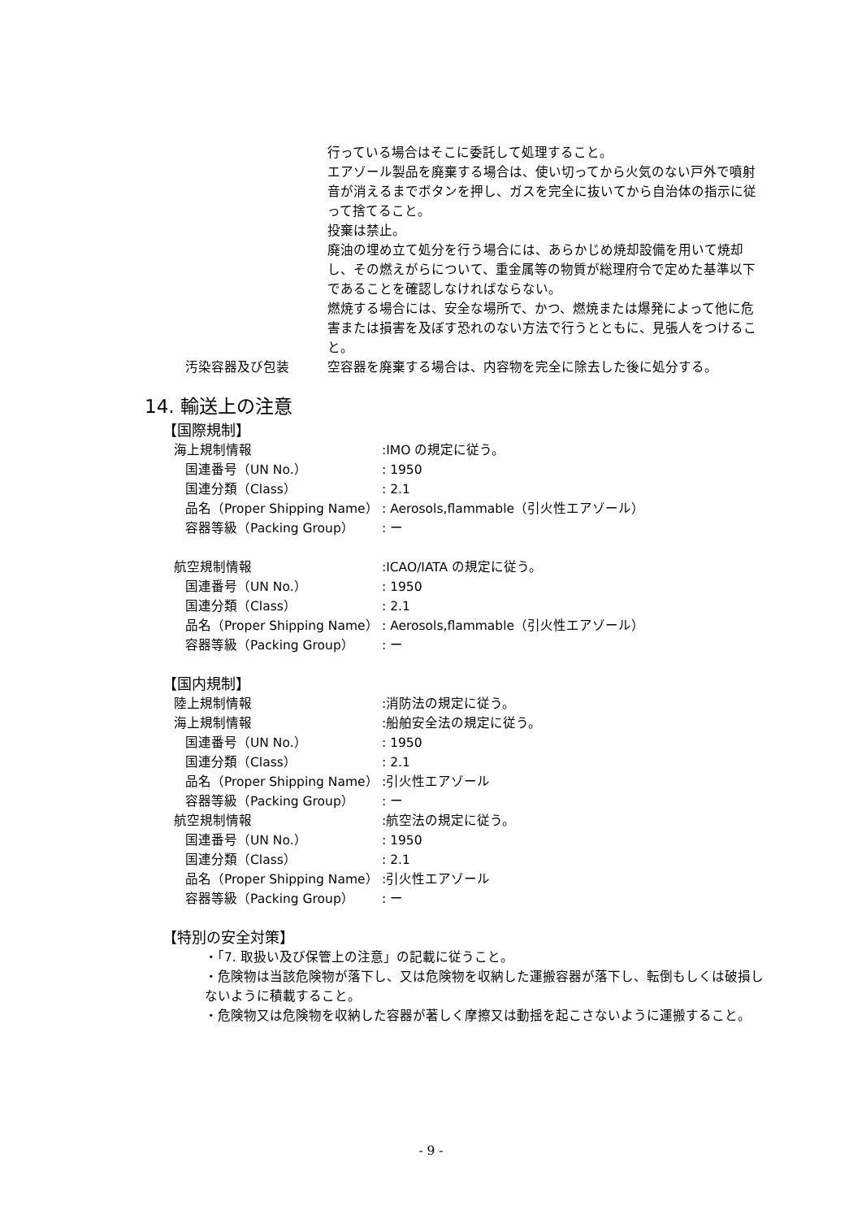行っている場合はそこに委託して処理すること。
エアゾール製品を廃棄する場合は、使い切ってから火気のない戸外で噴射音が消えるまでボタンを押し、ガスを完全に抜いてから自治体の指示に従って捨てること。
投棄は禁止。
廃油の埋め立て処分を行う場合には、あらかじめ焼却設備を用いて焼却し、その燃えがらについて、重金属等の物質が総理府令で定めた基準以下であることを確認しなければならない。
燃焼する場合には、安全な場所で、かつ、燃焼または爆発によって他に危害または損害を及ぼす恐れのない方法で行うとともに、見張人をつけること。
汚染容器及び包装 空容器を廃棄する場合は、内容物を完全に除去した後に処分する。
14. 輸送上の注意
【国際規制】
海上規制情報 :IMO の規定に従う。
国連番号（UN No.） : 1950
国連分類（Class） : 2.1
品名（Proper Shipping Name）
: Aerosols,flammable（引火性エアゾール）
容器等級（Packing Group） : ー
航空規制情報 :ICAO/IATA の規定に従う。
国連番号（UN No.） : 1950
国連分類（Class） : 2.1
品名（Proper Shipping Name）
: Aerosols,flammable（引火性エアゾール）
容器等級（Packing Group） : ー
【国内規制】
陸上規制情報 :消防法の規定に従う。
海上規制情報 :船舶安全法の規定に従う。
国連番号（UN No.） : 1950
国連分類（Class） : 2.1
品名（Proper Shipping Name）
:引火性エアゾール
容器等級（Packing Group） : ー
航空規制情報 :航空法の規定に従う。
国連番号（UN No.） : 1950
国連分類（Class） : 2.1
品名（Proper Shipping Name）
:引火性エアゾール
容器等級（Packing Group） : ー
【特別の安全対策】
・「7. 取扱い及び保管上の注意」の記載に従うこと。
・危険物は当該危険物が落下し、又は危険物を収納した運搬容器が落下し、転倒もしくは破損しないように積載すること。
・危険物又は危険物を収納した容器が著しく摩擦又は動揺を起こさないように運搬すること。
- 9 -